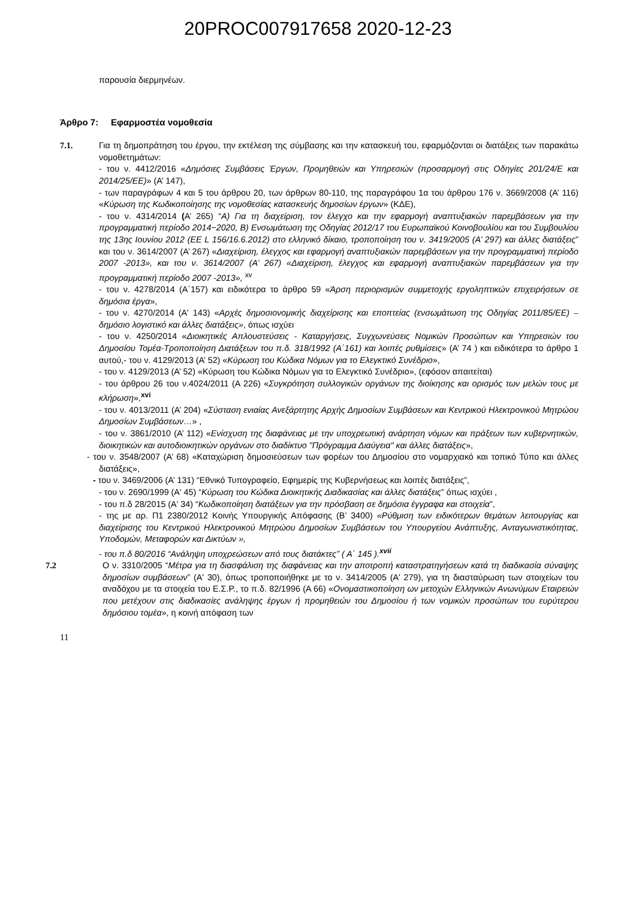20PROC007917658 2020-12-23
παρουσία διερμηνέων.
Άρθρο 7: Εφαρμοστέα νομοθεσία
7.1. Για τη δημοπράτηση του έργου, την εκτέλεση της σύμβασης και την κατασκευή του, εφαρμόζονται οι διατάξεις των παρακάτω νομοθετημάτων:
- του ν. 4412/2016 «Δημόσιες Συμβάσεις Έργων, Προμηθειών και Υπηρεσιών (προσαρμογή στις Οδηγίες 201/24/Ε και 2014/25/ΕΕ)» (Α’ 147),
- των παραγράφων 4 και 5 του άρθρου 20, των άρθρων 80-110, της παραγράφου 1α του άρθρου 176 ν. 3669/2008 (Α’ 116) «Κύρωση της Κωδικοποίησης της νομοθεσίας κατασκευής δημοσίων έργων» (ΚΔΕ),
- του ν. 4314/2014 (Α’ 265) “Α) Για τη διαχείριση, τον έλεγχο και την εφαρμογή αναπτυξιακών παρεμβάσεων για την προγραμματική περίοδο 2014−2020, Β) Ενσωμάτωση της Οδηγίας 2012/17 του Ευρωπαϊκού Κοινοβουλίου και του Συμβουλίου της 13ης Ιουνίου 2012 (EE L 156/16.6.2012) στο ελληνικό δίκαιο, τροποποίηση του ν. 3419/2005 (Α’ 297) και άλλες διατάξεις” και του ν. 3614/2007 (Α’ 267) «Διαχείριση, έλεγχος και εφαρμογή αναπτυξιακών παρεμβάσεων για την προγραμματική περίοδο 2007 -2013», και του ν. 3614/2007 (Α’ 267) «Διαχείριση, έλεγχος και εφαρμογή αναπτυξιακών παρεμβάσεων για την προγραμματική περίοδο 2007 -2013», <sup>xv</sup>
- του ν. 4278/2014 (Α΄157) και ειδικότερα το άρθρο 59 «Άρση περιορισμών συμμετοχής εργοληπτικών επιχειρήσεων σε δημόσια έργα»,
- του ν. 4270/2014 (Α' 143) «Αρχές δημοσιονομικής διαχείρισης και εποπτείας (ενσωμάτωση της Οδηγίας 2011/85/ΕΕ) – δημόσιο λογιστικό και άλλες διατάξεις», όπως ισχύει
- του ν. 4250/2014 «Διοικητικές Απλουστεύσεις - Καταργήσεις, Συγχωνεύσεις Νομικών Προσώπων και Υπηρεσιών του Δημοσίου Τομέα-Τροποποίηση Διατάξεων του π.δ. 318/1992 (Α΄161) και λοιπές ρυθμίσεις» (Α’ 74 ) και ειδικότερα το άρθρο 1 αυτού,- του ν. 4129/2013 (Α’ 52) «Κύρωση του Κώδικα Νόμων για το Ελεγκτικό Συνέδριο»,
- του ν. 4129/2013 (Α’ 52) «Κύρωση του Κώδικα Νόμων για το Ελεγκτικό Συνέδριο», (εφόσον απαιτείται)
- του άρθρου 26 του ν.4024/2011 (Α 226) «Συγκρότηση συλλογικών οργάνων της διοίκησης και ορισμός των μελών τους με κλήρωση»,<sup>xvi</sup>
- του ν. 4013/2011 (Α’ 204) «Σύσταση ενιαίας Ανεξάρτητης Αρχής Δημοσίων Συμβάσεων και Κεντρικού Ηλεκτρονικού Μητρώου Δημοσίων Συμβάσεων…» ,
- του ν. 3861/2010 (Α’ 112) «Ενίσχυση της διαφάνειας με την υποχρεωτική ανάρτηση νόμων και πράξεων των κυβερνητικών, διοικητικών και αυτοδιοικητικών οργάνων στο διαδίκτυο "Πρόγραμμα Διαύγεια" και άλλες διατάξεις»,
- του ν. 3548/2007 (Α’ 68) «Καταχώριση δημοσιεύσεων των φορέων του Δημοσίου στο νομαρχιακό και τοπικό Τύπο και άλλες διατάξεις»,
- του ν. 3469/2006 (Α’ 131) “Εθνικό Τυπογραφείο, Εφημερίς της Κυβερνήσεως και λοιπές διατάξεις”,
- του ν. 2690/1999 (Α' 45) “Κύρωση του Κώδικα Διοικητικής Διαδικασίας και άλλες διατάξεις” όπως ισχύει ,
- του π.δ 28/2015 (Α' 34) “Κωδικοποίηση διατάξεων για την πρόσβαση σε δημόσια έγγραφα και στοιχεία”,
- της με αρ. Π1 2380/2012 Κοινής Υπουργικής Απόφασης (Β’ 3400) «Ρύθμιση των ειδικότερων θεμάτων λειτουργίας και διαχείρισης του Κεντρικού Ηλεκτρονικού Μητρώου Δημοσίων Συμβάσεων του Υπουργείου Ανάπτυξης, Ανταγωνιστικότητας, Υποδομών, Μεταφορών και Δικτύων »,
- του π.δ 80/2016 “Ανάληψη υποχρεώσεων από τους διατάκτες” ( Α΄ 145 ).<sup>xvii</sup>
7.2 Ο ν. 3310/2005 “Μέτρα για τη διασφάλιση της διαφάνειας και την αποτροπή καταστρατηγήσεων κατά τη διαδικασία σύναψης δημοσίων συμβάσεων” (Α' 30), όπως τροποποιήθηκε με το ν. 3414/2005 (Α' 279), για τη διασταύρωση των στοιχείων του αναδόχου με τα στοιχεία του Ε.Σ.Ρ., το π.δ. 82/1996 (Α 66) «Ονομαστικοποίηση ων μετοχών Ελληνικών Ανωνύμων Εταιρειών που μετέχουν στις διαδικασίες ανάληψης έργων ή προμηθειών του Δημοσίου ή των νομικών προσώπων του ευρύτερου δημόσιου τομέα», η κοινή απόφαση των
11